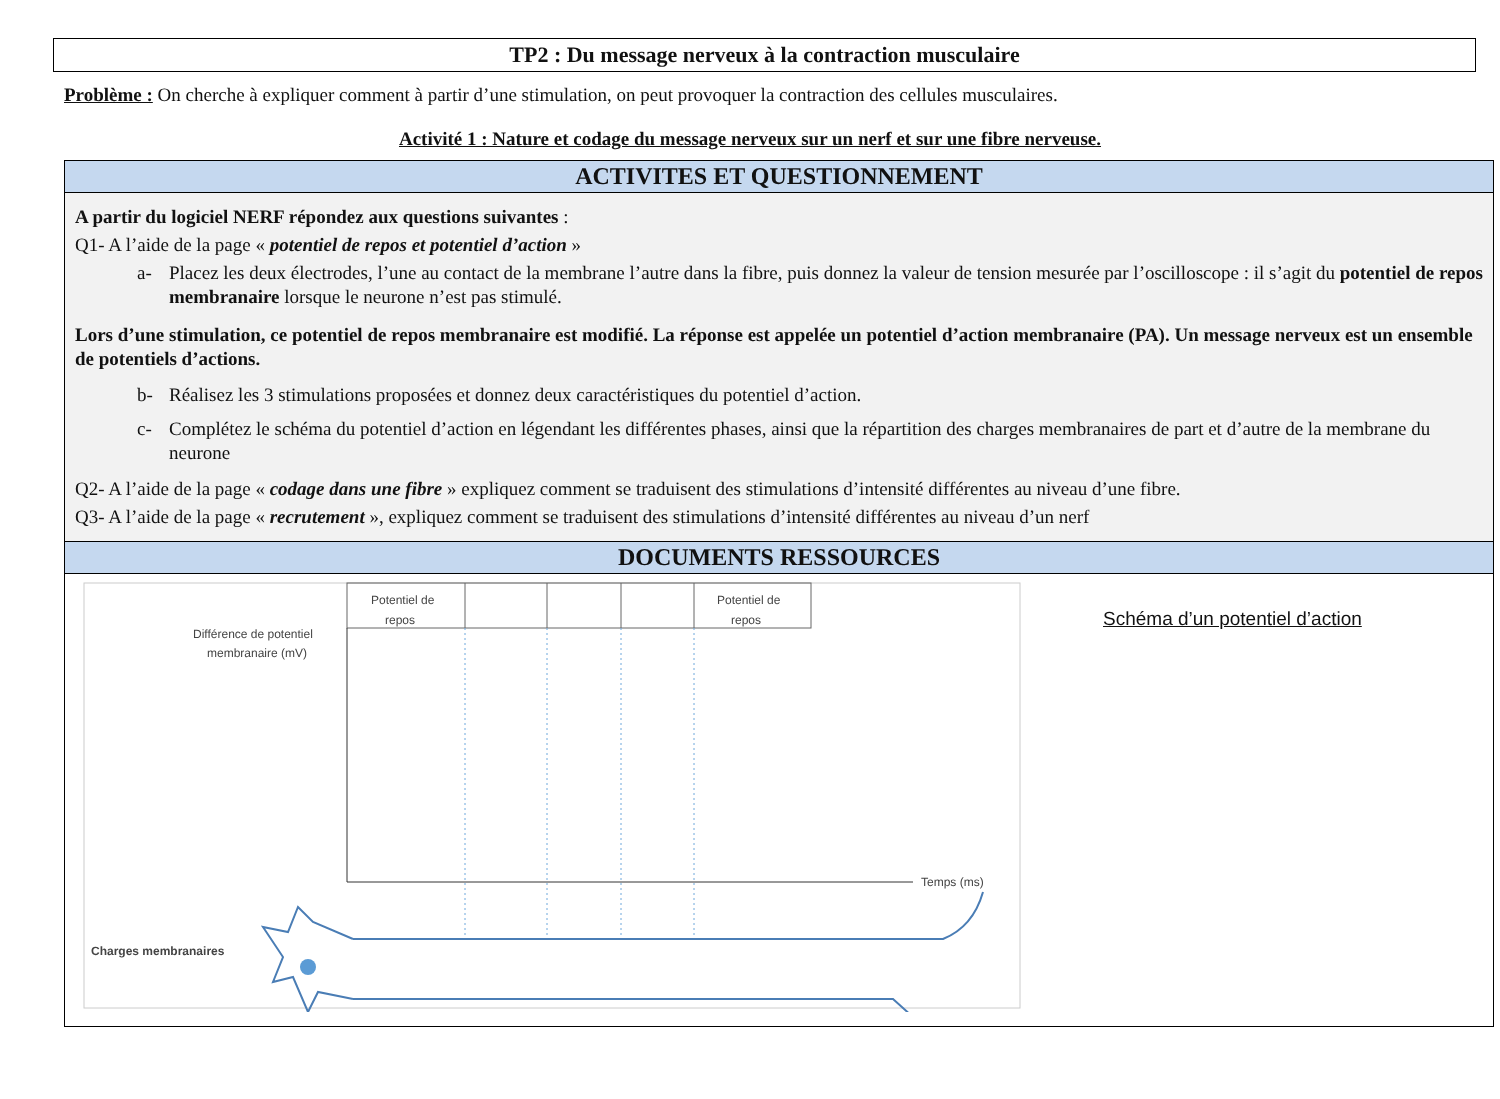TP2 : Du message nerveux à la contraction musculaire
Problème : On cherche à expliquer comment à partir d’une stimulation, on peut provoquer la contraction des cellules musculaires.
Activité 1 : Nature et codage du message nerveux sur un nerf et sur une fibre nerveuse.
ACTIVITES ET QUESTIONNEMENT
A partir du logiciel NERF répondez aux questions suivantes :
Q1- A l’aide de la page « potentiel de repos et potentiel d’action »
a- Placez les deux électrodes, l’une au contact de la membrane l’autre dans la fibre, puis donnez la valeur de tension mesurée par l’oscilloscope : il s’agit du potentiel de repos membranaire lorsque le neurone n’est pas stimulé.
Lors d’une stimulation, ce potentiel de repos membranaire est modifié. La réponse est appelée un potentiel d’action membranaire (PA). Un message nerveux est un ensemble de potentiels d’actions.
b- Réalisez les 3 stimulations proposées et donnez deux caractéristiques du potentiel d’action.
c- Complétez le schéma du potentiel d’action en légendant les différentes phases, ainsi que la répartition des charges membranaires de part et d’autre de la membrane du neurone
Q2- A l’aide de la page « codage dans une fibre » expliquez comment se traduisent des stimulations d’intensité différentes au niveau d’une fibre.
Q3- A l’aide de la page « recrutement », expliquez comment se traduisent des stimulations d’intensité différentes au niveau d’un nerf
DOCUMENTS RESSOURCES
Potentiel de
repos
Potentiel de
repos
Différence de potentiel
membranaire (mV)
Temps (ms)
Charges membranaires
Schéma d’un potentiel d’action